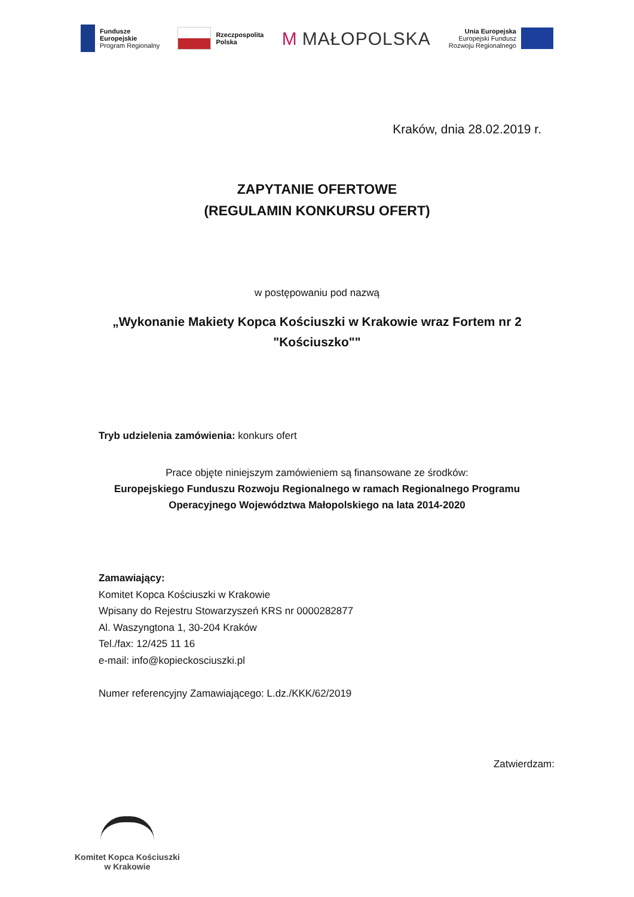Fundusze
Europejskie
Program Regionalny
Rzeczpospolita
Polska
M MAŁOPOLSKA
Unia Europejska
Europejski Fundusz
Rozwoju Regionalnego
Kraków, dnia 28.02.2019 r.
ZAPYTANIE OFERTOWE
(REGULAMIN KONKURSU OFERT)
w postępowaniu pod nazwą
„Wykonanie Makiety Kopca Kościuszki w Krakowie wraz Fortem nr 2 "Kościuszko""
Tryb udzielenia zamówienia: konkurs ofert
Prace objęte niniejszym zamówieniem są finansowane ze środków:
Europejskiego Funduszu Rozwoju Regionalnego w ramach Regionalnego Programu Operacyjnego Województwa Małopolskiego na lata 2014-2020
Zamawiający:
Komitet Kopca Kościuszki w Krakowie
Wpisany do Rejestru Stowarzyszeń KRS nr 0000282877
Al. Waszyngtona 1, 30-204 Kraków
Tel./fax: 12/425 11 16
e-mail: info@kopieckosciuszki.pl
Numer referencyjny Zamawiającego: L.dz./KKK/62/2019
Zatwierdzam:
Komitet Kopca Kościuszki
w Krakowie